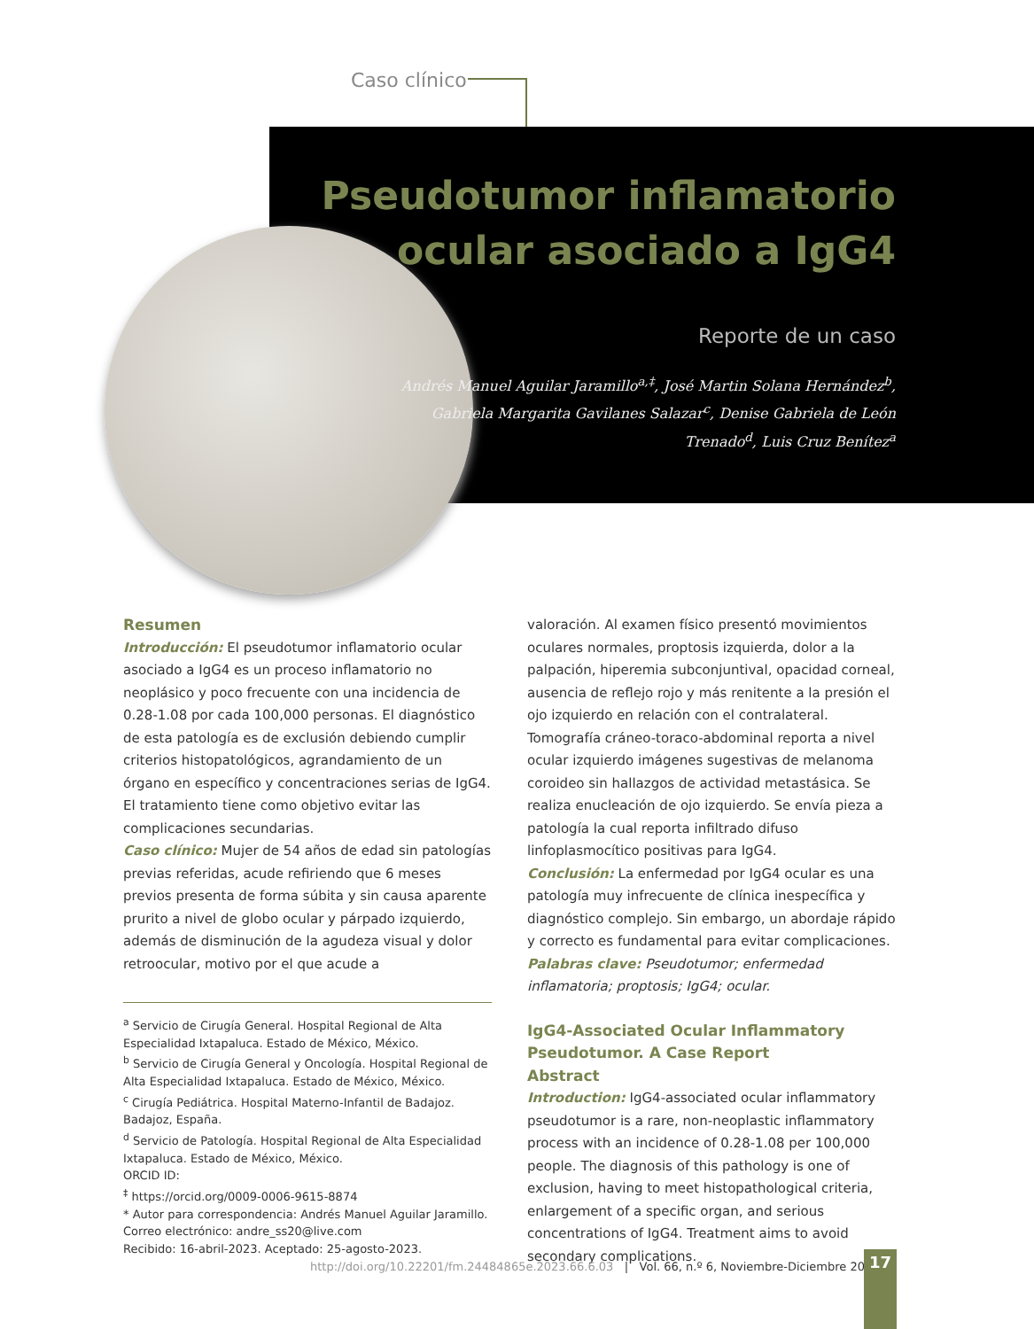Caso clínico
Pseudotumor inflamatorio ocular asociado a IgG4
Reporte de un caso
Andrés Manuel Aguilar Jaramillo<sup>a,‡</sup>, José Martin Solana Hernández<sup>b</sup>, Gabriela Margarita Gavilanes Salazar<sup>c</sup>, Denise Gabriela de León Trenado<sup>d</sup>, Luis Cruz Benítez<sup>a</sup>
Resumen
Introducción: El pseudotumor inflamatorio ocular asociado a IgG4 es un proceso inflamatorio no neoplásico y poco frecuente con una incidencia de 0.28-1.08 por cada 100,000 personas. El diagnóstico de esta patología es de exclusión debiendo cumplir criterios histopatológicos, agrandamiento de un órgano en específico y concentraciones serias de IgG4. El tratamiento tiene como objetivo evitar las complicaciones secundarias.
Caso clínico: Mujer de 54 años de edad sin patologías previas referidas, acude refiriendo que 6 meses previos presenta de forma súbita y sin causa aparente prurito a nivel de globo ocular y párpado izquierdo, además de disminución de la agudeza visual y dolor retroocular, motivo por el que acude a
<sup>a</sup> Servicio de Cirugía General. Hospital Regional de Alta Especialidad Ixtapaluca. Estado de México, México.
<sup>b</sup> Servicio de Cirugía General y Oncología. Hospital Regional de Alta Especialidad Ixtapaluca. Estado de México, México.
<sup>c</sup> Cirugía Pediátrica. Hospital Materno-Infantil de Badajoz. Badajoz, España.
<sup>d</sup> Servicio de Patología. Hospital Regional de Alta Especialidad Ixtapaluca. Estado de México, México.
ORCID ID:
<sup>‡</sup> https://orcid.org/0009-0006-9615-8874
* Autor para correspondencia: Andrés Manuel Aguilar Jaramillo. Correo electrónico: andre_ss20@live.com
Recibido: 16-abril-2023. Aceptado: 25-agosto-2023.
valoración. Al examen físico presentó movimientos oculares normales, proptosis izquierda, dolor a la palpación, hiperemia subconjuntival, opacidad corneal, ausencia de reflejo rojo y más renitente a la presión el ojo izquierdo en relación con el contralateral. Tomografía cráneo-toraco-abdominal reporta a nivel ocular izquierdo imágenes sugestivas de melanoma coroideo sin hallazgos de actividad metastásica. Se realiza enucleación de ojo izquierdo. Se envía pieza a patología la cual reporta infiltrado difuso linfoplasmocítico positivas para IgG4.
Conclusión: La enfermedad por IgG4 ocular es una patología muy infrecuente de clínica inespecífica y diagnóstico complejo. Sin embargo, un abordaje rápido y correcto es fundamental para evitar complicaciones.
Palabras clave: Pseudotumor; enfermedad inflamatoria; proptosis; IgG4; ocular.
IgG4-Associated Ocular Inflammatory Pseudotumor. A Case Report
Abstract
Introduction: IgG4-associated ocular inflammatory pseudotumor is a rare, non-neoplastic inflammatory process with an incidence of 0.28-1.08 per 100,000 people. The diagnosis of this pathology is one of exclusion, having to meet histopathological criteria, enlargement of a specific organ, and serious concentrations of IgG4. Treatment aims to avoid secondary complications.
http://doi.org/10.22201/fm.24484865e.2023.66.6.03 | Vol. 66, n.º 6, Noviembre-Diciembre 2023
17